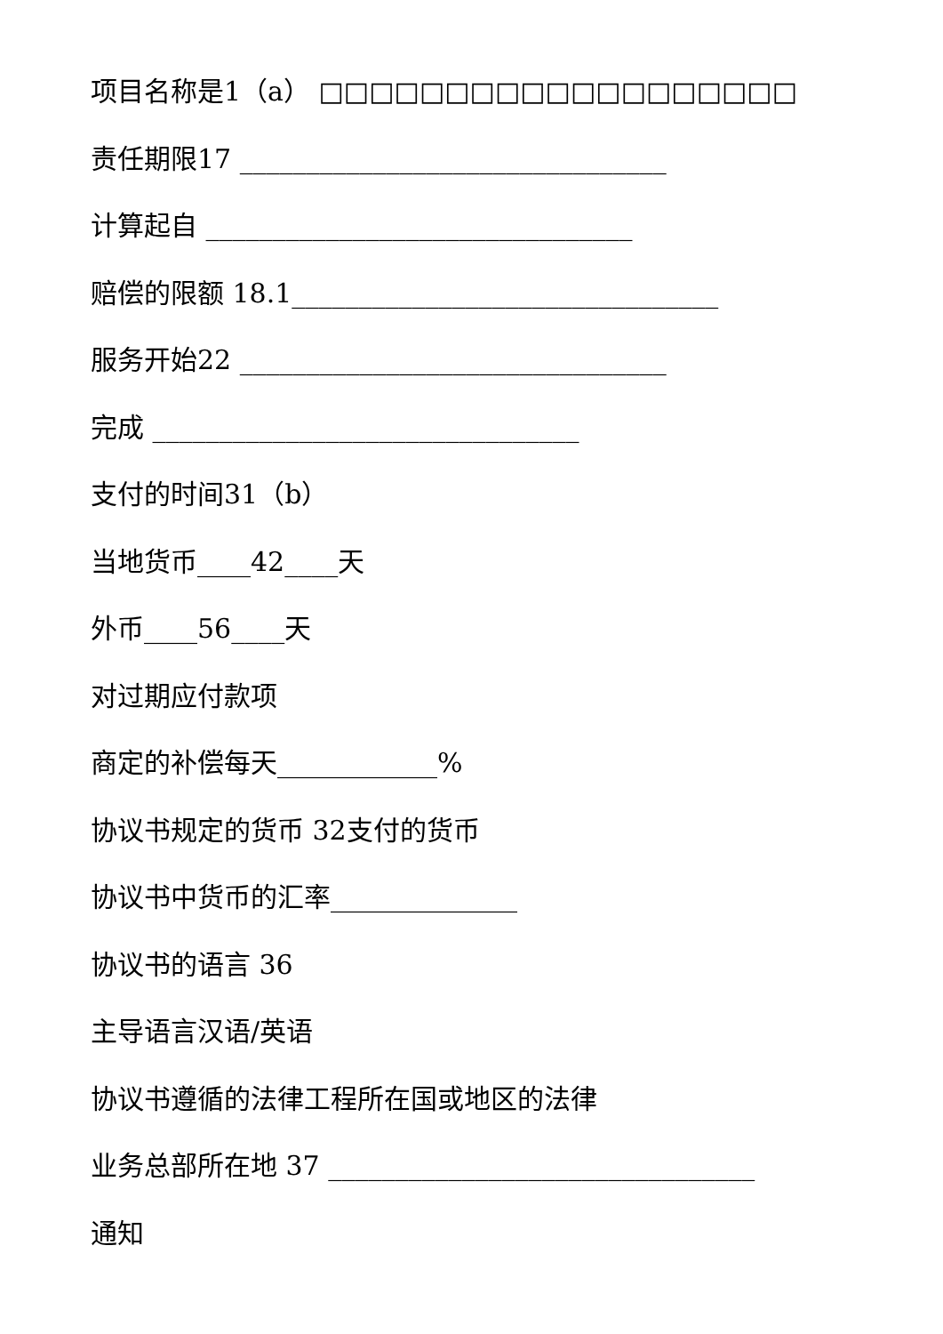项目名称是1（a） □□□□□□□□□□□□□□□□□□□
责任期限17 ________________________________
计算起自 ________________________________
赔偿的限额 18.1________________________________
服务开始22 ________________________________
完成 ________________________________
支付的时间31（b）
当地货币____42____天
外币____56____天
对过期应付款项
商定的补偿每天____________%
协议书规定的货币 32支付的货币
协议书中货币的汇率______________
协议书的语言 36
主导语言汉语/英语
协议书遵循的法律工程所在国或地区的法律
业务总部所在地 37 ________________________________
通知